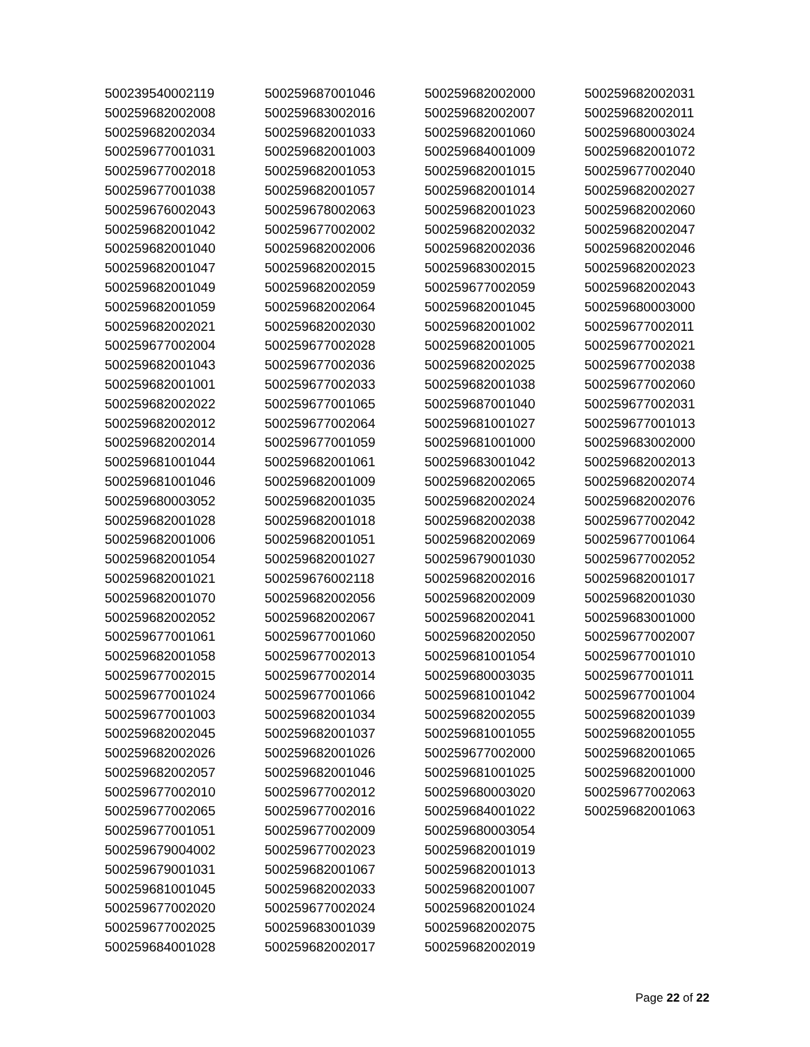| 500239540002119 | 500259687001046 | 500259682002000 | 500259682002031 |
| 500259682002008 | 500259683002016 | 500259682002007 | 500259682002011 |
| 500259682002034 | 500259682001033 | 500259682001060 | 500259680003024 |
| 500259677001031 | 500259682001003 | 500259684001009 | 500259682001072 |
| 500259677002018 | 500259682001053 | 500259682001015 | 500259677002040 |
| 500259677001038 | 500259682001057 | 500259682001014 | 500259682002027 |
| 500259676002043 | 500259678002063 | 500259682001023 | 500259682002060 |
| 500259682001042 | 500259677002002 | 500259682002032 | 500259682002047 |
| 500259682001040 | 500259682002006 | 500259682002036 | 500259682002046 |
| 500259682001047 | 500259682002015 | 500259683002015 | 500259682002023 |
| 500259682001049 | 500259682002059 | 500259677002059 | 500259682002043 |
| 500259682001059 | 500259682002064 | 500259682001045 | 500259680003000 |
| 500259682002021 | 500259682002030 | 500259682001002 | 500259677002011 |
| 500259677002004 | 500259677002028 | 500259682001005 | 500259677002021 |
| 500259682001043 | 500259677002036 | 500259682002025 | 500259677002038 |
| 500259682001001 | 500259677002033 | 500259682001038 | 500259677002060 |
| 500259682002022 | 500259677001065 | 500259687001040 | 500259677002031 |
| 500259682002012 | 500259677002064 | 500259681001027 | 500259677001013 |
| 500259682002014 | 500259677001059 | 500259681001000 | 500259683002000 |
| 500259681001044 | 500259682001061 | 500259683001042 | 500259682002013 |
| 500259681001046 | 500259682001009 | 500259682002065 | 500259682002074 |
| 500259680003052 | 500259682001035 | 500259682002024 | 500259682002076 |
| 500259682001028 | 500259682001018 | 500259682002038 | 500259677002042 |
| 500259682001006 | 500259682001051 | 500259682002069 | 500259677001064 |
| 500259682001054 | 500259682001027 | 500259679001030 | 500259677002052 |
| 500259682001021 | 500259676002118 | 500259682002016 | 500259682001017 |
| 500259682001070 | 500259682002056 | 500259682002009 | 500259682001030 |
| 500259682002052 | 500259682002067 | 500259682002041 | 500259683001000 |
| 500259677001061 | 500259677001060 | 500259682002050 | 500259677002007 |
| 500259682001058 | 500259677002013 | 500259681001054 | 500259677001010 |
| 500259677002015 | 500259677002014 | 500259680003035 | 500259677001011 |
| 500259677001024 | 500259677001066 | 500259681001042 | 500259677001004 |
| 500259677001003 | 500259682001034 | 500259682002055 | 500259682001039 |
| 500259682002045 | 500259682001037 | 500259681001055 | 500259682001055 |
| 500259682002026 | 500259682001026 | 500259677002000 | 500259682001065 |
| 500259682002057 | 500259682001046 | 500259681001025 | 500259682001000 |
| 500259677002010 | 500259677002012 | 500259680003020 | 500259677002063 |
| 500259677002065 | 500259677002016 | 500259684001022 | 500259682001063 |
| 500259677001051 | 500259677002009 | 500259680003054 | |
| 500259679004002 | 500259677002023 | 500259682001019 | |
| 500259679001031 | 500259682001067 | 500259682001013 | |
| 500259681001045 | 500259682002033 | 500259682001007 | |
| 500259677002020 | 500259677002024 | 500259682001024 | |
| 500259677002025 | 500259683001039 | 500259682002075 | |
| 500259684001028 | 500259682002017 | 500259682002019 | |
Page 22 of 22